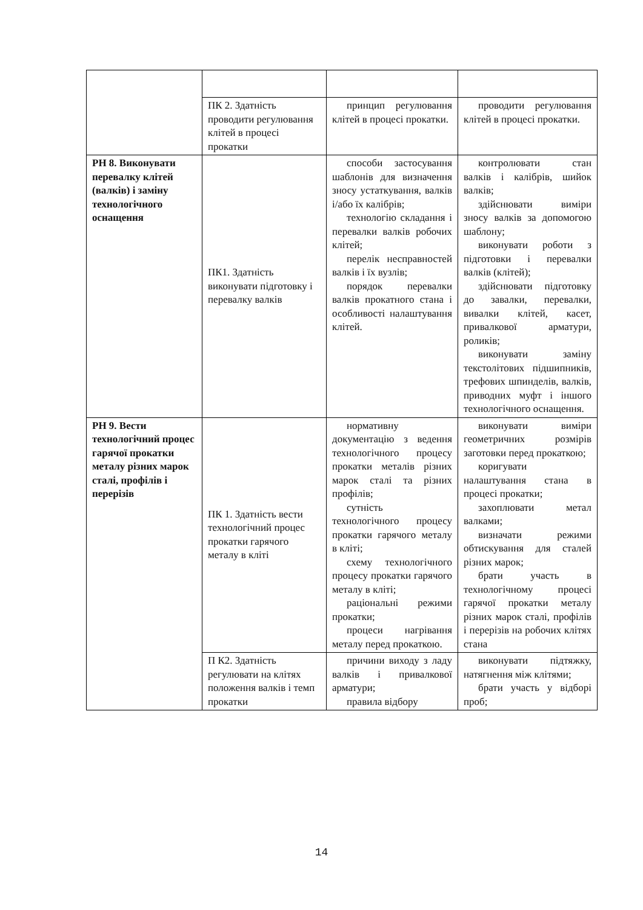| | ПК 2. Здатність проводити регулювання клітей в процесі прокатки | принцип регулювання клітей в процесі прокатки. | проводити регулювання клітей в процесі прокатки. |
| РН 8. Виконувати перевалку клітей (валків) і заміну технологічного оснащення | ПК1. Здатність виконувати підготовку і перевалку валків | способи застосування шаблонів для визначення зносу устаткування, валків і/або їх калібрів; технологію складання і перевалки валків робочих клітей; перелік несправностей валків і їх вузлів; порядок перевалки валків прокатного стана і особливості налаштування клітей. | контролювати стан валків і калібрів, шийок валків; здійснювати виміри зносу валків за допомогою шаблону; виконувати роботи з підготовки і перевалки валків (клітей); здійснювати підготовку до завалки, перевалки, вивалки клітей, касет, привалкової арматури, роликів; виконувати заміну текстолітових підшипників, трефових шпинделів, валків, приводних муфт і іншого технологічного оснащення. |
| РН 9. Вести технологічний процес гарячої прокатки металу різних марок сталі, профілів і перерізів | ПК 1. Здатність вести технологічний процес прокатки гарячого металу в кліті | нормативну документацію з ведення технологічного процесу прокатки металів різних марок сталі та різних профілів; сутність технологічного процесу прокатки гарячого металу в кліті; схему технологічного процесу прокатки гарячого металу в кліті; раціональні режими прокатки; процеси нагрівання металу перед прокаткою. | виконувати виміри геометричних розмірів заготовки перед прокаткою; коригувати налаштування стана в процесі прокатки; захоплювати метал валками; визначати режими обтискування для сталей різних марок; брати участь в технологічному процесі гарячої прокатки металу різних марок сталі, профілів і перерізів на робочих клітях стана |
| | П К2. Здатність регулювати на клітях положення валків і темп прокатки | причини виходу з ладу валків і привалкової арматури; правила відбору | виконувати підтяжку, натягнення між клітями; брати участь у відборі проб; |
14